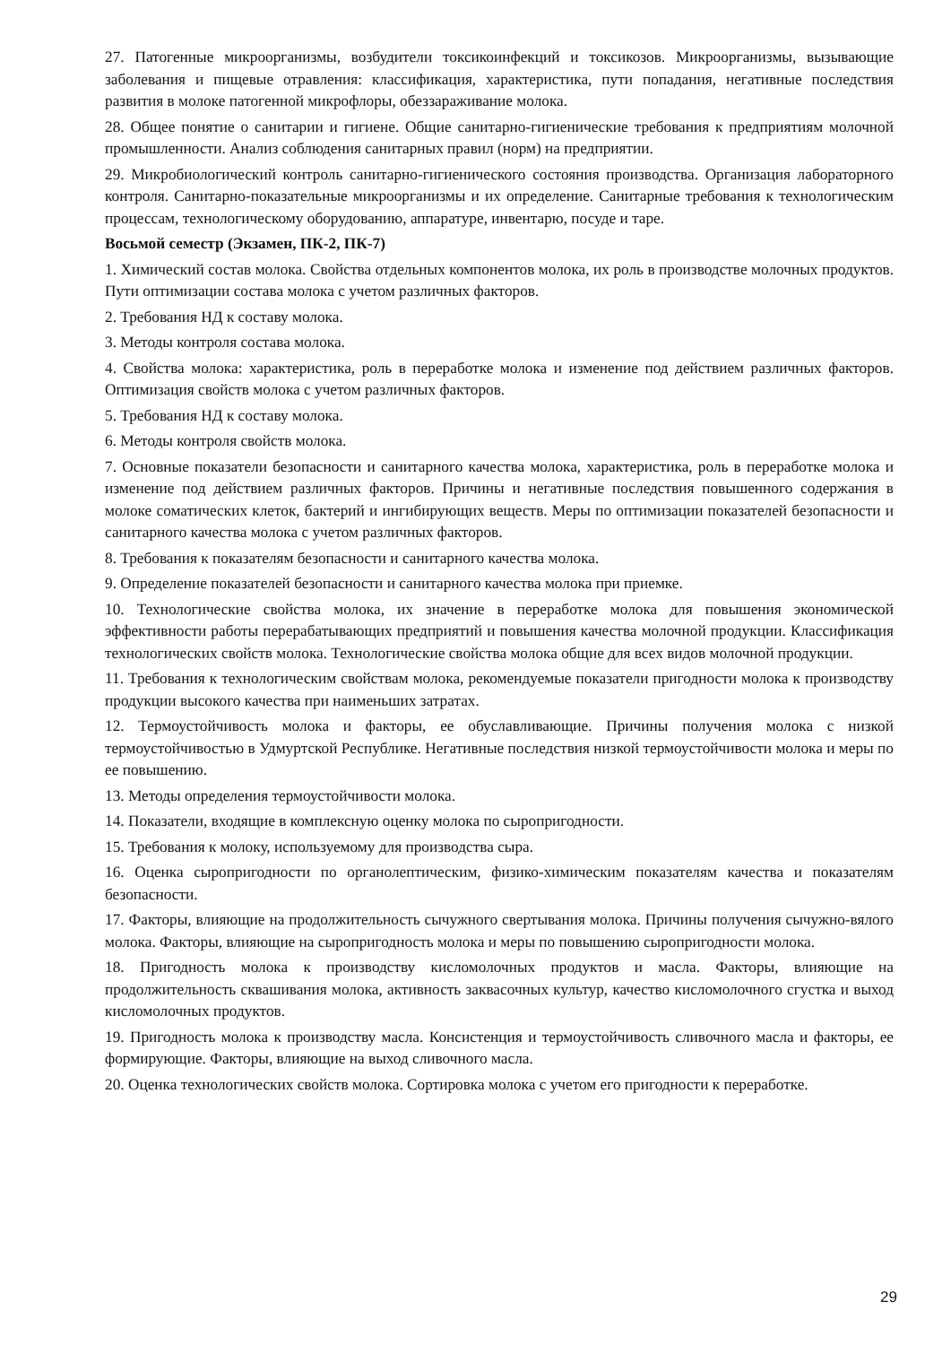27. Патогенные микроорганизмы, возбудители токсикоинфекций и токсикозов. Микроорганизмы, вызывающие заболевания и пищевые отравления: классификация, характеристика, пути попадания, негативные последствия развития в молоке патогенной микрофлоры, обеззараживание молока.
28. Общее понятие о санитарии и гигиене. Общие санитарно-гигиенические требования к предприятиям молочной промышленности. Анализ соблюдения санитарных правил (норм) на предприятии.
29. Микробиологический контроль санитарно-гигиенического состояния производства. Организация лабораторного контроля. Санитарно-показательные микроорганизмы и их определение. Санитарные требования к технологическим процессам, технологическому оборудованию, аппаратуре, инвентарю, посуде и таре.
Восьмой семестр (Экзамен, ПК-2, ПК-7)
1. Химический состав молока. Свойства отдельных компонентов молока, их роль в производстве молочных продуктов. Пути оптимизации состава молока с учетом различных факторов.
2. Требования НД к составу молока.
3. Методы контроля состава молока.
4. Свойства молока: характеристика, роль в переработке молока и изменение под действием различных факторов. Оптимизация свойств молока с учетом различных факторов.
5. Требования НД к составу молока.
6. Методы контроля свойств молока.
7. Основные показатели безопасности и санитарного качества молока, характеристика, роль в переработке молока и изменение под действием различных факторов. Причины и негативные последствия повышенного содержания в молоке соматических клеток, бактерий и ингибирующих веществ. Меры по оптимизации показателей безопасности и санитарного качества молока с учетом различных факторов.
8. Требования к показателям безопасности и санитарного качества молока.
9. Определение показателей безопасности и санитарного качества молока при приемке.
10. Технологические свойства молока, их значение в переработке молока для повышения экономической эффективности работы перерабатывающих предприятий и повышения качества молочной продукции. Классификация технологических свойств молока. Технологические свойства молока общие для всех видов молочной продукции.
11. Требования к технологическим свойствам молока, рекомендуемые показатели пригодности молока к производству продукции высокого качества при наименьших затратах.
12. Термоустойчивость молока и факторы, ее обуславливающие. Причины получения молока с низкой термоустойчивостью в Удмуртской Республике. Негативные последствия низкой термоустойчивости молока и меры по ее повышению.
13. Методы определения термоустойчивости молока.
14. Показатели, входящие в комплексную оценку молока по сыропригодности.
15. Требования к молоку, используемому для производства сыра.
16. Оценка сыропригодности по органолептическим, физико-химическим показателям качества и показателям безопасности.
17. Факторы, влияющие на продолжительность сычужного свертывания молока. Причины получения сычужно-вялого молока. Факторы, влияющие на сыропригодность молока и меры по повышению сыропригодности молока.
18. Пригодность молока к производству кисломолочных продуктов и масла. Факторы, влияющие на продолжительность сквашивания молока, активность заквасочных культур, качество кисломолочного сгустка и выход кисломолочных продуктов.
19. Пригодность молока к производству масла. Консистенция и термоустойчивость сливочного масла и факторы, ее формирующие. Факторы, влияющие на выход сливочного масла.
20. Оценка технологических свойств молока. Сортировка молока с учетом его пригодности к переработке.
29